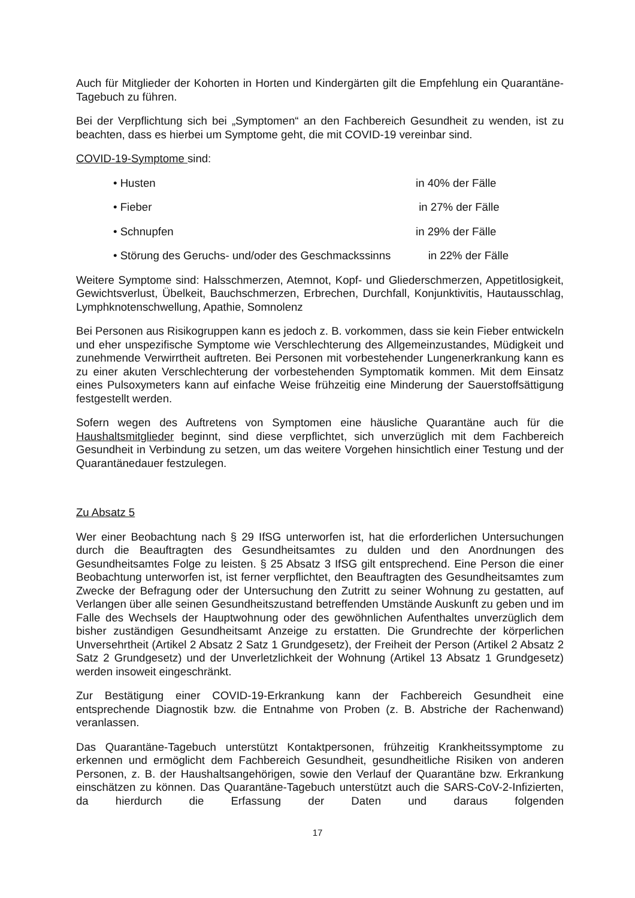Auch für Mitglieder der Kohorten in Horten und Kindergärten gilt die Empfehlung ein Quarantäne-Tagebuch zu führen.
Bei der Verpflichtung sich bei „Symptomen“ an den Fachbereich Gesundheit zu wenden, ist zu beachten, dass es hierbei um Symptome geht, die mit COVID-19 vereinbar sind.
COVID-19-Symptome sind:
• Husten in 40% der Fälle
• Fieber in 27% der Fälle
• Schnupfen in 29% der Fälle
• Störung des Geruchs- und/oder des Geschmackssinns in 22% der Fälle
Weitere Symptome sind: Halsschmerzen, Atemnot, Kopf- und Gliederschmerzen, Appetitlosigkeit, Gewichtsverlust, Übelkeit, Bauchschmerzen, Erbrechen, Durchfall, Konjunktivitis, Hautausschlag, Lymphknotenschwellung, Apathie, Somnolenz
Bei Personen aus Risikogruppen kann es jedoch z. B. vorkommen, dass sie kein Fieber entwickeln und eher unspezifische Symptome wie Verschlechterung des Allgemeinzustandes, Müdigkeit und zunehmende Verwirrtheit auftreten. Bei Personen mit vorbestehender Lungenerkrankung kann es zu einer akuten Verschlechterung der vorbestehenden Symptomatik kommen. Mit dem Einsatz eines Pulsoxymeters kann auf einfache Weise frühzeitig eine Minderung der Sauerstoffsättigung festgestellt werden.
Sofern wegen des Auftretens von Symptomen eine häusliche Quarantäne auch für die Haushaltsmitglieder beginnt, sind diese verpflichtet, sich unverzüglich mit dem Fachbereich Gesundheit in Verbindung zu setzen, um das weitere Vorgehen hinsichtlich einer Testung und der Quarantänedauer festzulegen.
Zu Absatz 5
Wer einer Beobachtung nach § 29 IfSG unterworfen ist, hat die erforderlichen Untersuchungen durch die Beauftragten des Gesundheitsamtes zu dulden und den Anordnungen des Gesundheitsamtes Folge zu leisten. § 25 Absatz 3 IfSG gilt entsprechend. Eine Person die einer Beobachtung unterworfen ist, ist ferner verpflichtet, den Beauftragten des Gesundheitsamtes zum Zwecke der Befragung oder der Untersuchung den Zutritt zu seiner Wohnung zu gestatten, auf Verlangen über alle seinen Gesundheitszustand betreffenden Umstände Auskunft zu geben und im Falle des Wechsels der Hauptwohnung oder des gewöhnlichen Aufenthaltes unverzüglich dem bisher zuständigen Gesundheitsamt Anzeige zu erstatten. Die Grundrechte der körperlichen Unversehrtheit (Artikel 2 Absatz 2 Satz 1 Grundgesetz), der Freiheit der Person (Artikel 2 Absatz 2 Satz 2 Grundgesetz) und der Unverletzlichkeit der Wohnung (Artikel 13 Absatz 1 Grundgesetz) werden insoweit eingeschränkt.
Zur Bestätigung einer COVID-19-Erkrankung kann der Fachbereich Gesundheit eine entsprechende Diagnostik bzw. die Entnahme von Proben (z. B. Abstriche der Rachenwand) veranlassen.
Das Quarantäne-Tagebuch unterstützt Kontaktpersonen, frühzeitig Krankheitssymptome zu erkennen und ermöglicht dem Fachbereich Gesundheit, gesundheitliche Risiken von anderen Personen, z. B. der Haushaltsangehörigen, sowie den Verlauf der Quarantäne bzw. Erkrankung einschätzen zu können. Das Quarantäne-Tagebuch unterstützt auch die SARS-CoV-2-Infizierten, da hierdurch die Erfassung der Daten und daraus folgenden
17